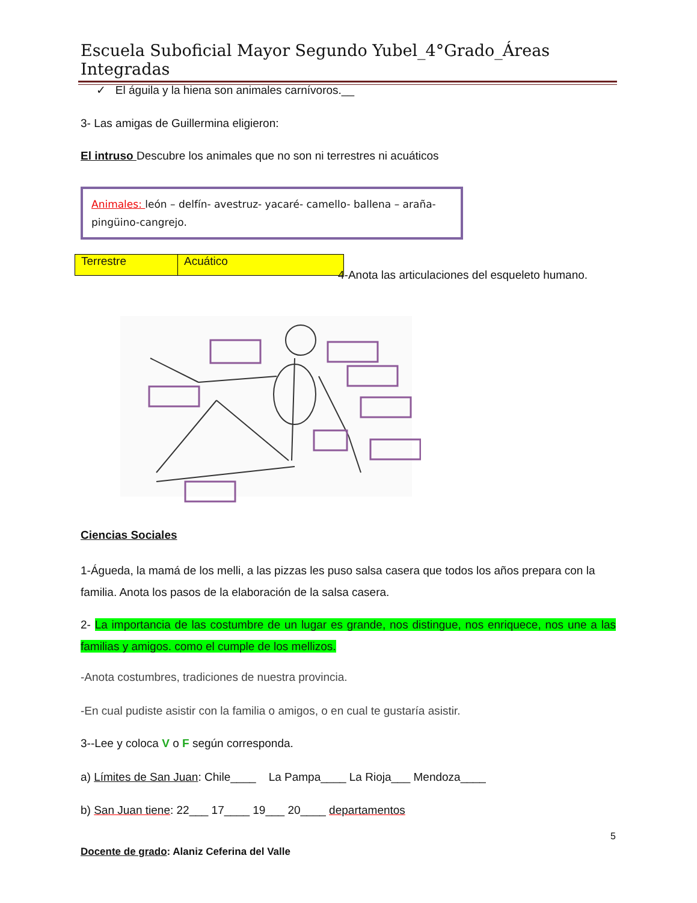Escuela Suboficial Mayor Segundo Yubel_4°Grado_Áreas Integradas
✓ El águila y la hiena son animales carnívoros.__
3- Las amigas de Guillermina eligieron:
El intruso Descubre los animales que no son ni terrestres ni acuáticos
Animales: león – delfín- avestruz- yacaré- camello- ballena – araña- pingüino-cangrejo.
| Terrestre | Acuático |
4-Anota las articulaciones del esqueleto humano.
Ciencias Sociales
1-Águeda, la mamá de los melli, a las pizzas les puso salsa casera que todos los años prepara con la familia. Anota los pasos de la elaboración de la salsa casera.
2- La importancia de las costumbre de un lugar es grande, nos distingue, nos enriquece, nos une a las familias y amigos. como el cumple de los mellizos.
-Anota costumbres, tradiciones de nuestra provincia.
-En cual pudiste asistir con la familia o amigos, o en cual te gustaría asistir.
3--Lee y coloca V o F según corresponda.
a) Límites de San Juan: Chile____ La Pampa____ La Rioja___ Mendoza____
b) San Juan tiene: 22___ 17____ 19___ 20____ departamentos
5
Docente de grado: Alaniz Ceferina del Valle